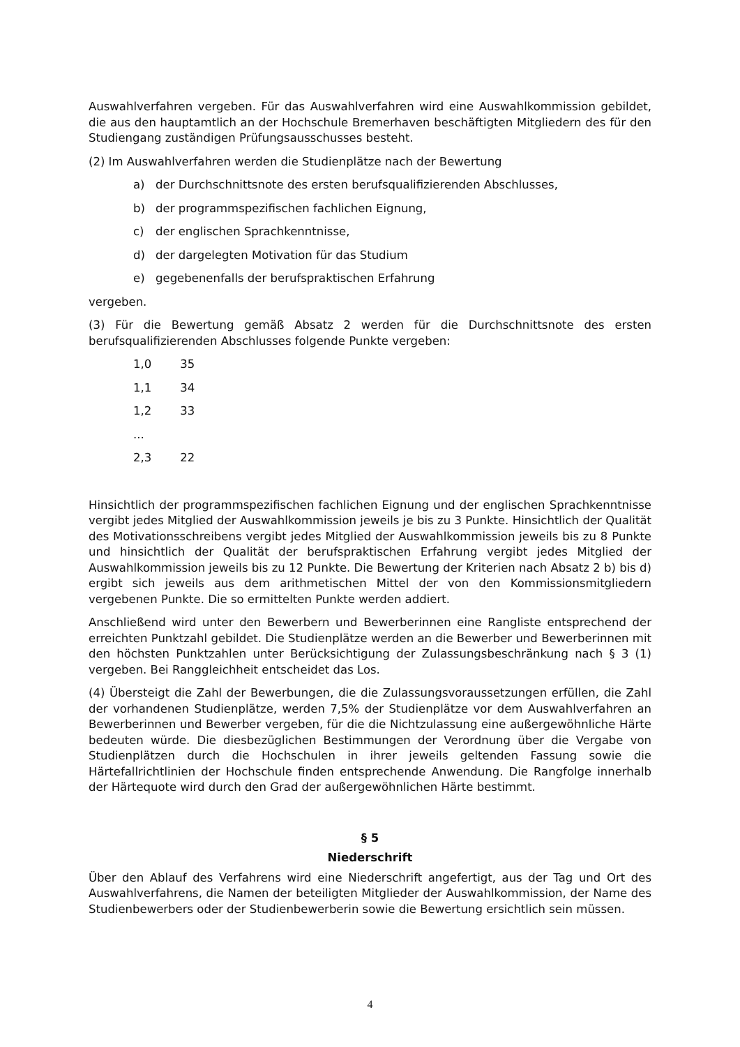Auswahlverfahren vergeben. Für das Auswahlverfahren wird eine Auswahlkommission gebildet, die aus den hauptamtlich an der Hochschule Bremerhaven beschäftigten Mitgliedern des für den Studiengang zuständigen Prüfungsausschusses besteht.
(2) Im Auswahlverfahren werden die Studienplätze nach der Bewertung
a) der Durchschnittsnote des ersten berufsqualifizierenden Abschlusses,
b) der programmspezifischen fachlichen Eignung,
c) der englischen Sprachkenntnisse,
d) der dargelegten Motivation für das Studium
e) gegebenenfalls der berufspraktischen Erfahrung
vergeben.
(3) Für die Bewertung gemäß Absatz 2 werden für die Durchschnittsnote des ersten berufsqualifizierenden Abschlusses folgende Punkte vergeben:
1,0 35
1,1 34
1,2 33
...
2,3 22
Hinsichtlich der programmspezifischen fachlichen Eignung und der englischen Sprachkenntnisse vergibt jedes Mitglied der Auswahlkommission jeweils je bis zu 3 Punkte. Hinsichtlich der Qualität des Motivationsschreibens vergibt jedes Mitglied der Auswahlkommission jeweils bis zu 8 Punkte und hinsichtlich der Qualität der berufspraktischen Erfahrung vergibt jedes Mitglied der Auswahlkommission jeweils bis zu 12 Punkte. Die Bewertung der Kriterien nach Absatz 2 b) bis d) ergibt sich jeweils aus dem arithmetischen Mittel der von den Kommissionsmitgliedern vergebenen Punkte. Die so ermittelten Punkte werden addiert.
Anschließend wird unter den Bewerbern und Bewerberinnen eine Rangliste entsprechend der erreichten Punktzahl gebildet. Die Studienplätze werden an die Bewerber und Bewerberinnen mit den höchsten Punktzahlen unter Berücksichtigung der Zulassungsbeschränkung nach § 3 (1) vergeben. Bei Ranggleichheit entscheidet das Los.
(4) Übersteigt die Zahl der Bewerbungen, die die Zulassungsvoraussetzungen erfüllen, die Zahl der vorhandenen Studienplätze, werden 7,5% der Studienplätze vor dem Auswahlverfahren an Bewerberinnen und Bewerber vergeben, für die die Nichtzulassung eine außergewöhnliche Härte bedeuten würde. Die diesbezüglichen Bestimmungen der Verordnung über die Vergabe von Studienplätzen durch die Hochschulen in ihrer jeweils geltenden Fassung sowie die Härtefallrichtlinien der Hochschule finden entsprechende Anwendung. Die Rangfolge innerhalb der Härtequote wird durch den Grad der außergewöhnlichen Härte bestimmt.
§ 5
Niederschrift
Über den Ablauf des Verfahrens wird eine Niederschrift angefertigt, aus der Tag und Ort des Auswahlverfahrens, die Namen der beteiligten Mitglieder der Auswahlkommission, der Name des Studienbewerbers oder der Studienbewerberin sowie die Bewertung ersichtlich sein müssen.
4